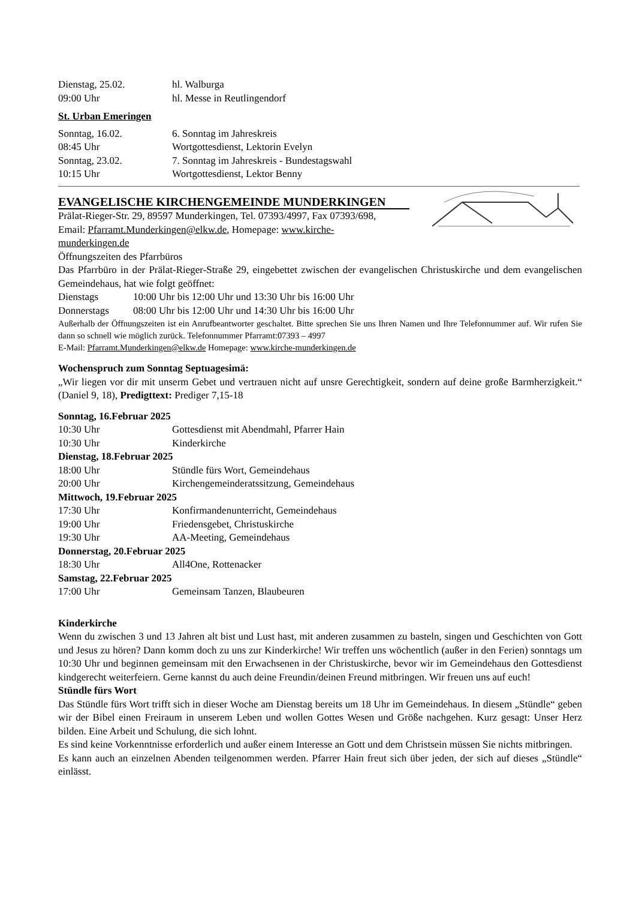Dienstag, 25.02. hl. Walburga
09:00 Uhr hl. Messe in Reutlingendorf
St. Urban Emeringen
Sonntag, 16.02. 6. Sonntag im Jahreskreis
08:45 Uhr Wortgottesdienst, Lektorin Evelyn
Sonntag, 23.02. 7. Sonntag im Jahreskreis - Bundestagswahl
10:15 Uhr Wortgottesdienst, Lektor Benny
EVANGELISCHE KIRCHENGEMEINDE MUNDERKINGEN
Prälat-Rieger-Str. 29, 89597 Munderkingen, Tel. 07393/4997, Fax 07393/698,
Email: Pfarramt.Munderkingen@elkw.de, Homepage: www.kirche-
munderkingen.de
Öffnungszeiten des Pfarrbüros
Das Pfarrbüro in der Prälat-Rieger-Straße 29, eingebettet zwischen der evangelischen Christuskirche und dem evangelischen Gemeindehaus, hat wie folgt geöffnet:
Dienstags 10:00 Uhr bis 12:00 Uhr und 13:30 Uhr bis 16:00 Uhr
Donnerstags 08:00 Uhr bis 12:00 Uhr und 14:30 Uhr bis 16:00 Uhr
Außerhalb der Öffnungszeiten ist ein Anrufbeantworter geschaltet. Bitte sprechen Sie uns Ihren Namen und Ihre Telefonnummer auf. Wir rufen Sie dann so schnell wie möglich zurück. Telefonnummer Pfarramt:07393 – 4997
E-Mail: Pfarramt.Munderkingen@elkw.de Homepage: www.kirche-munderkingen.de
Wochenspruch zum Sonntag Septuagesimä:
„Wir liegen vor dir mit unserm Gebet und vertrauen nicht auf unsre Gerechtigkeit, sondern auf deine große Barmherzigkeit.“ (Daniel 9, 18), Predigttext: Prediger 7,15-18
Sonntag, 16.Februar 2025
10:30 Uhr Gottesdienst mit Abendmahl, Pfarrer Hain
10:30 Uhr Kinderkirche
Dienstag, 18.Februar 2025
18:00 Uhr Stündle fürs Wort, Gemeindehaus
20:00 Uhr Kirchengemeinderatssitzung, Gemeindehaus
Mittwoch, 19.Februar 2025
17:30 Uhr Konfirmandenunterricht, Gemeindehaus
19:00 Uhr Friedensgebet, Christuskirche
19:30 Uhr AA-Meeting, Gemeindehaus
Donnerstag, 20.Februar 2025
18:30 Uhr All4One, Rottenacker
Samstag, 22.Februar 2025
17:00 Uhr Gemeinsam Tanzen, Blaubeuren
Kinderkirche
Wenn du zwischen 3 und 13 Jahren alt bist und Lust hast, mit anderen zusammen zu basteln, singen und Geschichten von Gott und Jesus zu hören? Dann komm doch zu uns zur Kinderkirche! Wir treffen uns wöchentlich (außer in den Ferien) sonntags um 10:30 Uhr und beginnen gemeinsam mit den Erwachsenen in der Christuskirche, bevor wir im Gemeindehaus den Gottesdienst kindgerecht weiterfeiern. Gerne kannst du auch deine Freundin/deinen Freund mitbringen. Wir freuen uns auf euch!
Stündle fürs Wort
Das Stündle fürs Wort trifft sich in dieser Woche am Dienstag bereits um 18 Uhr im Gemeindehaus. In diesem „Stündle“ geben wir der Bibel einen Freiraum in unserem Leben und wollen Gottes Wesen und Größe nachgehen. Kurz gesagt: Unser Herz bilden. Eine Arbeit und Schulung, die sich lohnt.
Es sind keine Vorkenntnisse erforderlich und außer einem Interesse an Gott und dem Christsein müssen Sie nichts mitbringen.
Es kann auch an einzelnen Abenden teilgenommen werden. Pfarrer Hain freut sich über jeden, der sich auf dieses „Stündle“ einlässt.